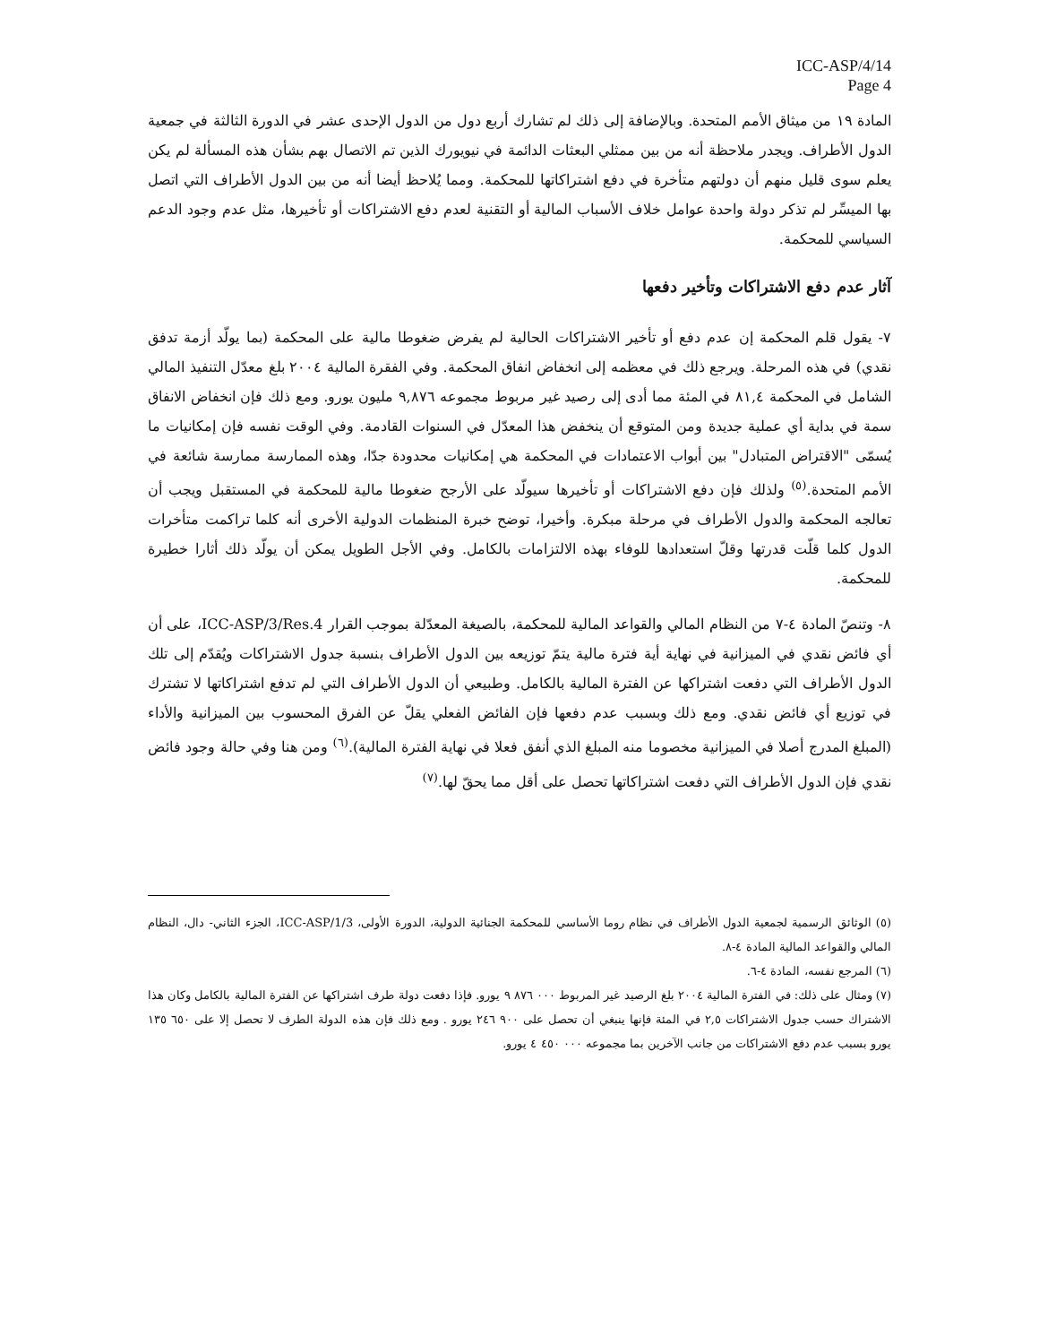ICC-ASP/4/14
Page 4
المادة ١٩ من ميثاق الأمم المتحدة. وبالإضافة إلى ذلك لم تشارك أربع دول من الدول الإحدى عشر في الدورة الثالثة في جمعية الدول الأطراف. ويجدر ملاحظة أنه من بين ممثلي البعثات الدائمة في نيويورك الذين تم الاتصال بهم بشأن هذه المسألة لم يكن يعلم سوى قليل منهم أن دولتهم متأخرة في دفع اشتراكاتها للمحكمة. ومما يُلاحظ أيضا أنه من بين الدول الأطراف التي اتصل بها الميسِّر لم تذكر دولة واحدة عوامل خلاف الأسباب المالية أو التقنية لعدم دفع الاشتراكات أو تأخيرها، مثل عدم وجود الدعم السياسي للمحكمة.
آثار عدم دفع الاشتراكات وتأخير دفعها
٧- يقول قلم المحكمة إن عدم دفع أو تأخير الاشتراكات الحالية لم يفرض ضغوطا مالية على المحكمة (بما يولّد أزمة تدفق نقدي) في هذه المرحلة. ويرجع ذلك في معظمه إلى انخفاض انفاق المحكمة. وفي الفقرة المالية ٢٠٠٤ بلغ معدّل التنفيذ المالي الشامل في المحكمة ٨١,٤ في المئة مما أدى إلى رصيد غير مربوط مجموعه ٩,٨٧٦ مليون يورو. ومع ذلك فإن انخفاض الانفاق سمة في بداية أي عملية جديدة ومن المتوقع أن ينخفض هذا المعدّل في السنوات القادمة. وفي الوقت نفسه فإن إمكانيات ما يُسمّى "الاقتراض المتبادل" بين أبواب الاعتمادات في المحكمة هي إمكانيات محدودة جدّا، وهذه الممارسة ممارسة شائعة في الأمم المتحدة.<sup>(٥)</sup> ولذلك فإن دفع الاشتراكات أو تأخيرها سيولّد على الأرجح ضغوطا مالية للمحكمة في المستقبل ويجب أن تعالجه المحكمة والدول الأطراف في مرحلة مبكرة. وأخيرا، توضح خبرة المنظمات الدولية الأخرى أنه كلما تراكمت متأخرات الدول كلما قلّت قدرتها وقلّ استعدادها للوفاء بهذه الالتزامات بالكامل. وفي الأجل الطويل يمكن أن يولّد ذلك أثارا خطيرة للمحكمة.
٨- وتنصّ المادة ٤-٧ من النظام المالي والقواعد المالية للمحكمة، بالصيغة المعدّلة بموجب القرار ICC-ASP/3/Res.4، على أن أي فائض نقدي في الميزانية في نهاية أية فترة مالية يتمّ توزيعه بين الدول الأطراف بنسبة جدول الاشتراكات ويُقدّم إلى تلك الدول الأطراف التي دفعت اشتراكها عن الفترة المالية بالكامل. وطبيعي أن الدول الأطراف التي لم تدفع اشتراكاتها لا تشترك في توزيع أي فائض نقدي. ومع ذلك وبسبب عدم دفعها فإن الفائض الفعلي يقلّ عن الفرق المحسوب بين الميزانية والأداء (المبلغ المدرج أصلا في الميزانية مخصوما منه المبلغ الذي أنفق فعلا في نهاية الفترة المالية).<sup>(٦)</sup> ومن هنا وفي حالة وجود فائض نقدي فإن الدول الأطراف التي دفعت اشتراكاتها تحصل على أقل مما يحقّ لها.<sup>(٧)</sup>
(٥) الوثائق الرسمية لجمعية الدول الأطراف في نظام روما الأساسي للمحكمة الجنائية الدولية، الدورة الأولى، ICC-ASP/1/3، الجزء الثاني- دال، النظام المالي والقواعد المالية المادة ٤-٨.
(٦) المرجع نفسه، المادة ٤-٦.
(٧) ومثال على ذلك: في الفترة المالية ٢٠٠٤ بلغ الرصيد غير المربوط ٠٠٠ ٨٧٦ ٩ يورو. فإذا دفعت دولة طرف اشتراكها عن الفترة المالية بالكامل وكان هذا الاشتراك حسب جدول الاشتراكات ٢,٥ في المئة فإنها ينبغي أن تحصل على ٩٠٠ ٢٤٦ يورو . ومع ذلك فإن هذه الدولة الطرف لا تحصل إلا على ٦٥٠ ١٣٥ يورو بسبب عدم دفع الاشتراكات من جانب الآخرين بما مجموعه ٠٠٠ ٤٥٠ ٤ يورو.